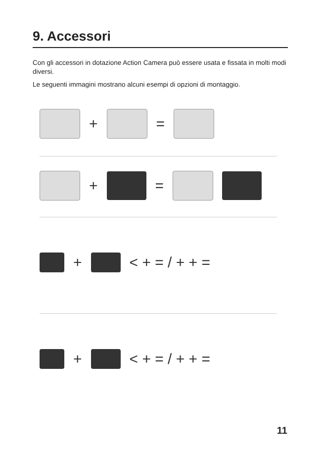9. Accessori
Con gli accessori in dotazione Action Camera può essere usata e fissata in molti modi diversi.
Le seguenti immagini mostrano alcuni esempi di opzioni di montaggio.
+ =
+ =
+ < + = / + + =
+ < + = / + + =
11